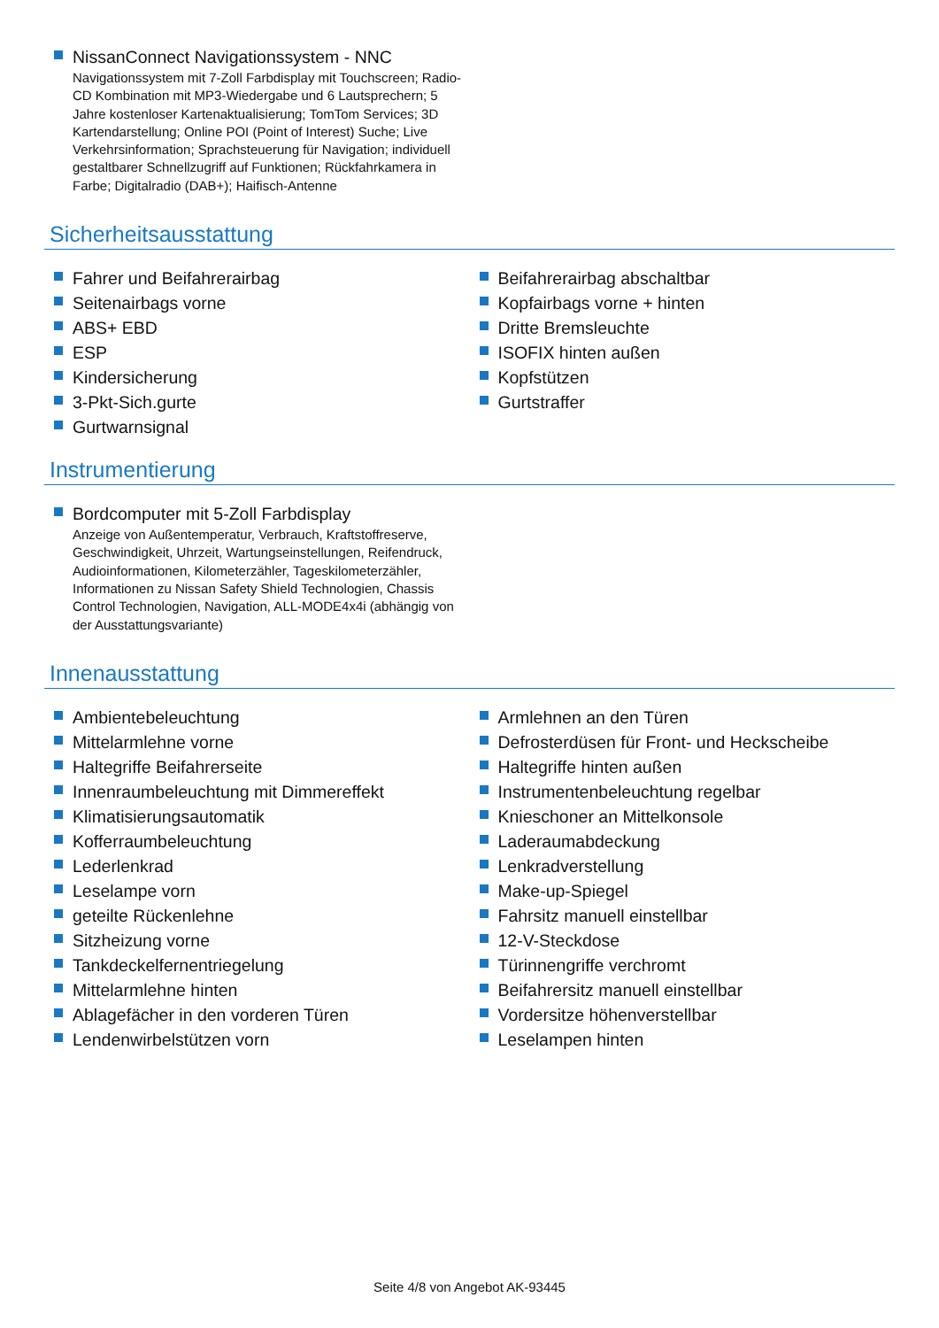NissanConnect Navigationssystem - NNC
Navigationssystem mit 7-Zoll Farbdisplay mit Touchscreen; Radio-CD Kombination mit MP3-Wiedergabe und 6 Lautsprechern; 5 Jahre kostenloser Kartenaktualisierung; TomTom Services; 3D Kartendarstellung; Online POI (Point of Interest) Suche; Live Verkehrsinformation; Sprachsteuerung für Navigation; individuell gestaltbarer Schnellzugriff auf Funktionen; Rückfahrkamera in Farbe; Digitalradio (DAB+); Haifisch-Antenne
Sicherheitsausstattung
Fahrer und Beifahrerairbag
Seitenairbags vorne
ABS+ EBD
ESP
Kindersicherung
3-Pkt-Sich.gurte
Gurtwarnsignal
Beifahrerairbag abschaltbar
Kopfairbags vorne + hinten
Dritte Bremsleuchte
ISOFIX hinten außen
Kopfstützen
Gurtstraffer
Instrumentierung
Bordcomputer mit 5-Zoll Farbdisplay
Anzeige von Außentemperatur, Verbrauch, Kraftstoffreserve, Geschwindigkeit, Uhrzeit, Wartungseinstellungen, Reifendruck, Audioinformationen, Kilometerzähler, Tageskilometerzähler, Informationen zu Nissan Safety Shield Technologien, Chassis Control Technologien, Navigation, ALL-MODE4x4i (abhängig von der Ausstattungsvariante)
Innenausstattung
Ambientebeleuchtung
Mittelarmlehne vorne
Haltegriffe Beifahrerseite
Innenraumbeleuchtung mit Dimmereffekt
Klimatisierungsautomatik
Kofferraumbeleuchtung
Lederlenkrad
Leselampe vorn
geteilte Rückenlehne
Sitzheizung vorne
Tankdeckelfernentriegelung
Mittelarmlehne hinten
Ablagefächer in den vorderen Türen
Lendenwirbelstützen vorn
Armlehnen an den Türen
Defrosterdüsen für Front- und Heckscheibe
Haltegriffe hinten außen
Instrumentenbeleuchtung regelbar
Knieschoner an Mittelkonsole
Laderaumabdeckung
Lenkradverstellung
Make-up-Spiegel
Fahrsitz manuell einstellbar
12-V-Steckdose
Türinnengriffe verchromt
Beifahrersitz manuell einstellbar
Vordersitze höhenverstellbar
Leselampen hinten
Seite 4/8 von Angebot AK-93445